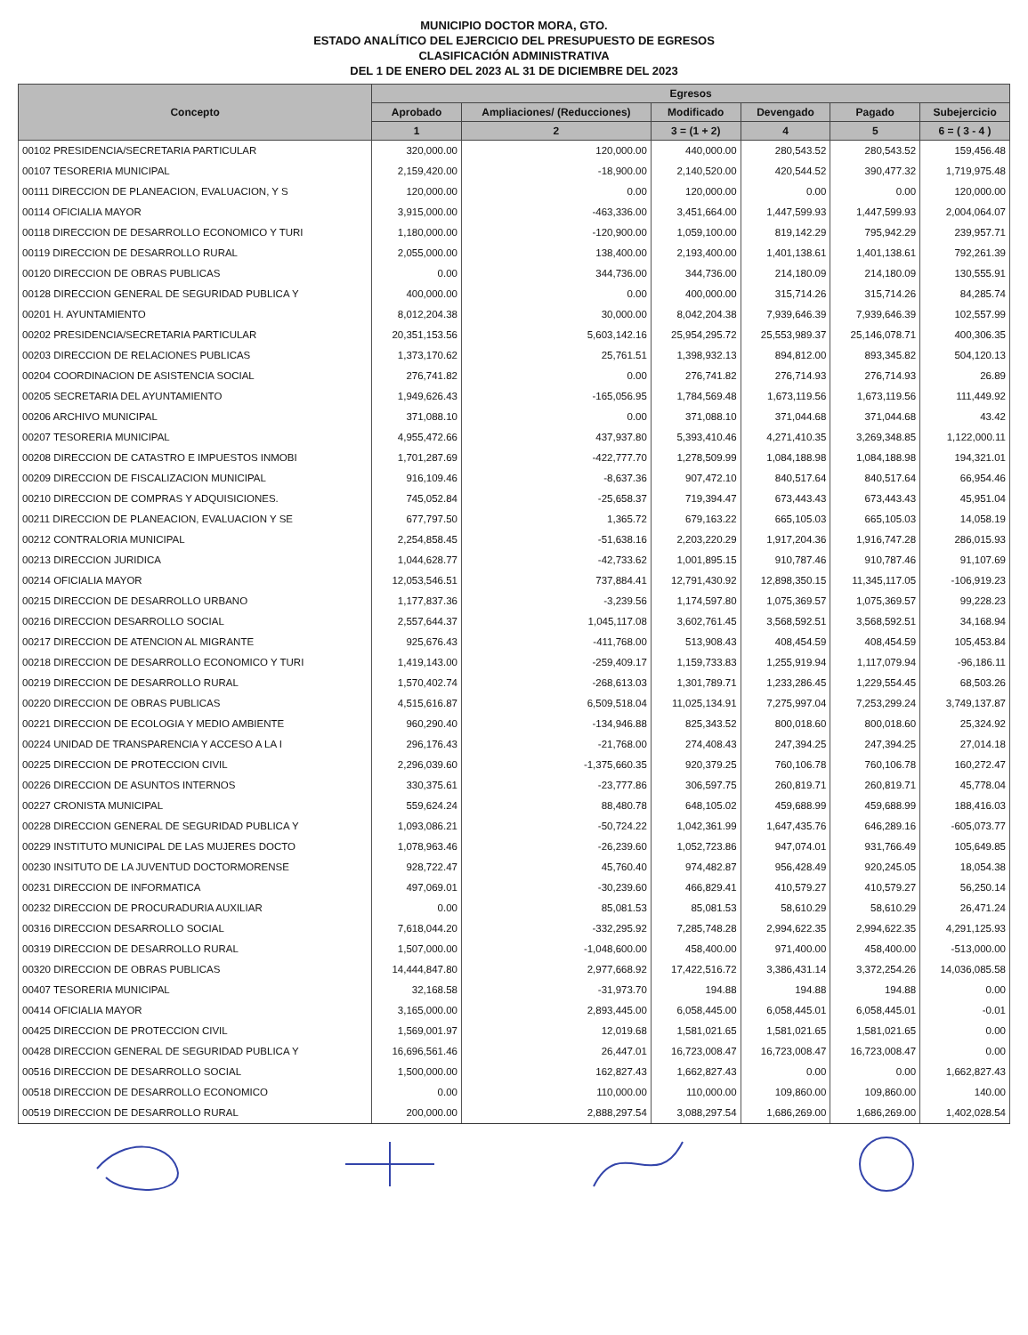MUNICIPIO DOCTOR MORA, GTO.
ESTADO ANALÍTICO DEL EJERCICIO DEL PRESUPUESTO DE EGRESOS
CLASIFICACIÓN ADMINISTRATIVA
DEL 1 DE ENERO DEL 2023 AL 31 DE DICIEMBRE DEL 2023
| Concepto | Egresos | | | | | |
| --- | --- | --- | --- | --- | --- | --- |
| | Aprobado | Ampliaciones/ (Reducciones) | Modificado | Devengado | Pagado | Subejercicio |
| | 1 | 2 | 3 = (1 + 2) | 4 | 5 | 6 = ( 3 - 4 ) |
| 00102 PRESIDENCIA/SECRETARIA PARTICULAR | 320,000.00 | 120,000.00 | 440,000.00 | 280,543.52 | 280,543.52 | 159,456.48 |
| 00107 TESORERIA MUNICIPAL | 2,159,420.00 | -18,900.00 | 2,140,520.00 | 420,544.52 | 390,477.32 | 1,719,975.48 |
| 00111 DIRECCION DE PLANEACION, EVALUACION, Y S | 120,000.00 | 0.00 | 120,000.00 | 0.00 | 0.00 | 120,000.00 |
| 00114 OFICIALIA MAYOR | 3,915,000.00 | -463,336.00 | 3,451,664.00 | 1,447,599.93 | 1,447,599.93 | 2,004,064.07 |
| 00118 DIRECCION DE DESARROLLO ECONOMICO Y TURI | 1,180,000.00 | -120,900.00 | 1,059,100.00 | 819,142.29 | 795,942.29 | 239,957.71 |
| 00119 DIRECCION DE DESARROLLO RURAL | 2,055,000.00 | 138,400.00 | 2,193,400.00 | 1,401,138.61 | 1,401,138.61 | 792,261.39 |
| 00120 DIRECCION DE OBRAS PUBLICAS | 0.00 | 344,736.00 | 344,736.00 | 214,180.09 | 214,180.09 | 130,555.91 |
| 00128 DIRECCION GENERAL DE SEGURIDAD PUBLICA Y | 400,000.00 | 0.00 | 400,000.00 | 315,714.26 | 315,714.26 | 84,285.74 |
| 00201 H. AYUNTAMIENTO | 8,012,204.38 | 30,000.00 | 8,042,204.38 | 7,939,646.39 | 7,939,646.39 | 102,557.99 |
| 00202 PRESIDENCIA/SECRETARIA PARTICULAR | 20,351,153.56 | 5,603,142.16 | 25,954,295.72 | 25,553,989.37 | 25,146,078.71 | 400,306.35 |
| 00203 DIRECCION DE RELACIONES PUBLICAS | 1,373,170.62 | 25,761.51 | 1,398,932.13 | 894,812.00 | 893,345.82 | 504,120.13 |
| 00204 COORDINACION DE ASISTENCIA SOCIAL | 276,741.82 | 0.00 | 276,741.82 | 276,714.93 | 276,714.93 | 26.89 |
| 00205 SECRETARIA DEL AYUNTAMIENTO | 1,949,626.43 | -165,056.95 | 1,784,569.48 | 1,673,119.56 | 1,673,119.56 | 111,449.92 |
| 00206 ARCHIVO MUNICIPAL | 371,088.10 | 0.00 | 371,088.10 | 371,044.68 | 371,044.68 | 43.42 |
| 00207 TESORERIA MUNICIPAL | 4,955,472.66 | 437,937.80 | 5,393,410.46 | 4,271,410.35 | 3,269,348.85 | 1,122,000.11 |
| 00208 DIRECCION DE CATASTRO E IMPUESTOS INMOBI | 1,701,287.69 | -422,777.70 | 1,278,509.99 | 1,084,188.98 | 1,084,188.98 | 194,321.01 |
| 00209 DIRECCION DE FISCALIZACION MUNICIPAL | 916,109.46 | -8,637.36 | 907,472.10 | 840,517.64 | 840,517.64 | 66,954.46 |
| 00210 DIRECCION DE COMPRAS Y ADQUISICIONES. | 745,052.84 | -25,658.37 | 719,394.47 | 673,443.43 | 673,443.43 | 45,951.04 |
| 00211 DIRECCION DE PLANEACION, EVALUACION Y SE | 677,797.50 | 1,365.72 | 679,163.22 | 665,105.03 | 665,105.03 | 14,058.19 |
| 00212 CONTRALORIA MUNICIPAL | 2,254,858.45 | -51,638.16 | 2,203,220.29 | 1,917,204.36 | 1,916,747.28 | 286,015.93 |
| 00213 DIRECCION JURIDICA | 1,044,628.77 | -42,733.62 | 1,001,895.15 | 910,787.46 | 910,787.46 | 91,107.69 |
| 00214 OFICIALIA MAYOR | 12,053,546.51 | 737,884.41 | 12,791,430.92 | 12,898,350.15 | 11,345,117.05 | -106,919.23 |
| 00215 DIRECCION DE DESARROLLO URBANO | 1,177,837.36 | -3,239.56 | 1,174,597.80 | 1,075,369.57 | 1,075,369.57 | 99,228.23 |
| 00216 DIRECCION DESARROLLO SOCIAL | 2,557,644.37 | 1,045,117.08 | 3,602,761.45 | 3,568,592.51 | 3,568,592.51 | 34,168.94 |
| 00217 DIRECCION DE ATENCION AL MIGRANTE | 925,676.43 | -411,768.00 | 513,908.43 | 408,454.59 | 408,454.59 | 105,453.84 |
| 00218 DIRECCION DE DESARROLLO ECONOMICO Y TURI | 1,419,143.00 | -259,409.17 | 1,159,733.83 | 1,255,919.94 | 1,117,079.94 | -96,186.11 |
| 00219 DIRECCION DE DESARROLLO RURAL | 1,570,402.74 | -268,613.03 | 1,301,789.71 | 1,233,286.45 | 1,229,554.45 | 68,503.26 |
| 00220 DIRECCION DE OBRAS PUBLICAS | 4,515,616.87 | 6,509,518.04 | 11,025,134.91 | 7,275,997.04 | 7,253,299.24 | 3,749,137.87 |
| 00221 DIRECCION DE ECOLOGIA Y MEDIO AMBIENTE | 960,290.40 | -134,946.88 | 825,343.52 | 800,018.60 | 800,018.60 | 25,324.92 |
| 00224 UNIDAD DE TRANSPARENCIA Y ACCESO A LA I | 296,176.43 | -21,768.00 | 274,408.43 | 247,394.25 | 247,394.25 | 27,014.18 |
| 00225 DIRECCION DE PROTECCION CIVIL | 2,296,039.60 | -1,375,660.35 | 920,379.25 | 760,106.78 | 760,106.78 | 160,272.47 |
| 00226 DIRECCION DE ASUNTOS INTERNOS | 330,375.61 | -23,777.86 | 306,597.75 | 260,819.71 | 260,819.71 | 45,778.04 |
| 00227 CRONISTA MUNICIPAL | 559,624.24 | 88,480.78 | 648,105.02 | 459,688.99 | 459,688.99 | 188,416.03 |
| 00228 DIRECCION GENERAL DE SEGURIDAD PUBLICA Y | 1,093,086.21 | -50,724.22 | 1,042,361.99 | 1,647,435.76 | 646,289.16 | -605,073.77 |
| 00229 INSTITUTO MUNICIPAL DE LAS MUJERES DOCTO | 1,078,963.46 | -26,239.60 | 1,052,723.86 | 947,074.01 | 931,766.49 | 105,649.85 |
| 00230 INSITUTO DE LA JUVENTUD DOCTORMORENSE | 928,722.47 | 45,760.40 | 974,482.87 | 956,428.49 | 920,245.05 | 18,054.38 |
| 00231 DIRECCION DE INFORMATICA | 497,069.01 | -30,239.60 | 466,829.41 | 410,579.27 | 410,579.27 | 56,250.14 |
| 00232 DIRECCION DE PROCURADURIA AUXILIAR | 0.00 | 85,081.53 | 85,081.53 | 58,610.29 | 58,610.29 | 26,471.24 |
| 00316 DIRECCION DESARROLLO SOCIAL | 7,618,044.20 | -332,295.92 | 7,285,748.28 | 2,994,622.35 | 2,994,622.35 | 4,291,125.93 |
| 00319 DIRECCION DE DESARROLLO RURAL | 1,507,000.00 | -1,048,600.00 | 458,400.00 | 971,400.00 | 458,400.00 | -513,000.00 |
| 00320 DIRECCION DE OBRAS PUBLICAS | 14,444,847.80 | 2,977,668.92 | 17,422,516.72 | 3,386,431.14 | 3,372,254.26 | 14,036,085.58 |
| 00407 TESORERIA MUNICIPAL | 32,168.58 | -31,973.70 | 194.88 | 194.88 | 194.88 | 0.00 |
| 00414 OFICIALIA MAYOR | 3,165,000.00 | 2,893,445.00 | 6,058,445.00 | 6,058,445.01 | 6,058,445.01 | -0.01 |
| 00425 DIRECCION DE PROTECCION CIVIL | 1,569,001.97 | 12,019.68 | 1,581,021.65 | 1,581,021.65 | 1,581,021.65 | 0.00 |
| 00428 DIRECCION GENERAL DE SEGURIDAD PUBLICA Y | 16,696,561.46 | 26,447.01 | 16,723,008.47 | 16,723,008.47 | 16,723,008.47 | 0.00 |
| 00516 DIRECCION DE DESARROLLO SOCIAL | 1,500,000.00 | 162,827.43 | 1,662,827.43 | 0.00 | 0.00 | 1,662,827.43 |
| 00518 DIRECCION DE DESARROLLO ECONOMICO | 0.00 | 110,000.00 | 110,000.00 | 109,860.00 | 109,860.00 | 140.00 |
| 00519 DIRECCION DE DESARROLLO RURAL | 200,000.00 | 2,888,297.54 | 3,088,297.54 | 1,686,269.00 | 1,686,269.00 | 1,402,028.54 |